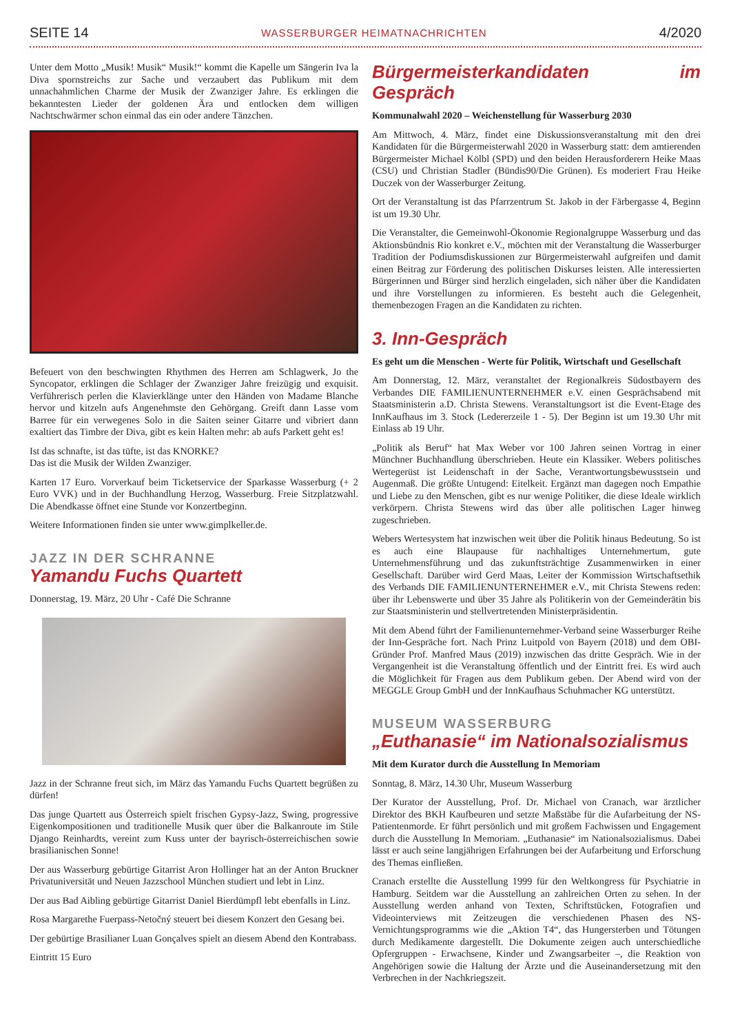SEITE 14 WASSERBURGER HEIMATNACHRICHTEN 4/2020
Unter dem Motto „Musik! Musik“ Musik!“ kommt die Kapelle um Sängerin Iva la Diva spornstreichs zur Sache und verzaubert das Publikum mit dem unnachahmlichen Charme der Musik der Zwanziger Jahre. Es erklingen die bekanntesten Lieder der goldenen Ära und entlocken dem willigen Nachtschwärmer schon einmal das ein oder andere Tänzchen.
Befeuert von den beschwingten Rhythmen des Herren am Schlagwerk, Jo the Syncopator, erklingen die Schlager der Zwanziger Jahre freizügig und exquisit. Verführerisch perlen die Klavierklänge unter den Händen von Madame Blanche hervor und kitzeln aufs Angenehmste den Gehörgang. Greift dann Lasse vom Barree für ein verwegenes Solo in die Saiten seiner Gitarre und vibriert dann exaltiert das Timbre der Diva, gibt es kein Halten mehr: ab aufs Parkett geht es!
Ist das schnafte, ist das tüfte, ist das KNORKE?
Das ist die Musik der Wilden Zwanziger.
Karten 17 Euro. Vorverkauf beim Ticketservice der Sparkasse Wasserburg (+ 2 Euro VVK) und in der Buchhandlung Herzog, Wasserburg. Freie Sitzplatzwahl. Die Abendkasse öffnet eine Stunde vor Konzertbeginn.
Weitere Informationen finden sie unter www.gimplkeller.de.
JAZZ IN DER SCHRANNE
Yamandu Fuchs Quartett
Donnerstag, 19. März, 20 Uhr - Café Die Schranne
Jazz in der Schranne freut sich, im März das Yamandu Fuchs Quartett begrüßen zu dürfen!
Das junge Quartett aus Österreich spielt frischen Gypsy-Jazz, Swing, progressive Eigenkompositionen und traditionelle Musik quer über die Balkanroute im Stile Django Reinhardts, vereint zum Kuss unter der bayrisch-österreichischen sowie brasilianischen Sonne!
Der aus Wasserburg gebürtige Gitarrist Aron Hollinger hat an der Anton Bruckner Privatuniversität und Neuen Jazzschool München studiert und lebt in Linz.
Der aus Bad Aibling gebürtige Gitarrist Daniel Bierdümpfl lebt ebenfalls in Linz.
Rosa Margarethe Fuerpass-Netočný steuert bei diesem Konzert den Gesang bei.
Der gebürtige Brasilianer Luan Gonçalves spielt an diesem Abend den Kontrabass.
Eintritt 15 Euro
Bürgermeisterkandidaten im Gespräch
Kommunalwahl 2020 – Weichenstellung für Wasserburg 2030
Am Mittwoch, 4. März, findet eine Diskussionsveranstaltung mit den drei Kandidaten für die Bürgermeisterwahl 2020 in Wasserburg statt: dem amtierenden Bürgermeister Michael Kölbl (SPD) und den beiden Herausforderern Heike Maas (CSU) und Christian Stadler (Bündis90/Die Grünen). Es moderiert Frau Heike Duczek von der Wasserburger Zeitung.
Ort der Veranstaltung ist das Pfarrzentrum St. Jakob in der Färbergasse 4, Beginn ist um 19.30 Uhr.
Die Veranstalter, die Gemeinwohl-Ökonomie Regionalgruppe Wasserburg und das Aktionsbündnis Rio konkret e.V., möchten mit der Veranstaltung die Wasserburger Tradition der Podiumsdiskussionen zur Bürgermeisterwahl aufgreifen und damit einen Beitrag zur Förderung des politischen Diskurses leisten. Alle interessierten Bürgerinnen und Bürger sind herzlich eingeladen, sich näher über die Kandidaten und ihre Vorstellungen zu informieren. Es besteht auch die Gelegenheit, themenbezogen Fragen an die Kandidaten zu richten.
3. Inn-Gespräch
Es geht um die Menschen - Werte für Politik, Wirtschaft und Gesellschaft
Am Donnerstag, 12. März, veranstaltet der Regionalkreis Südostbayern des Verbandes DIE FAMILIENUNTERNEHMER e.V. einen Gesprächsabend mit Staatsministerin a.D. Christa Stewens. Veranstaltungsort ist die Event-Etage des InnKaufhaus im 3. Stock (Ledererzeile 1 - 5). Der Beginn ist um 19.30 Uhr mit Einlass ab 19 Uhr.
„Politik als Beruf“ hat Max Weber vor 100 Jahren seinen Vortrag in einer Münchner Buchhandlung überschrieben. Heute ein Klassiker. Webers politisches Wertegerüst ist Leidenschaft in der Sache, Verantwortungsbewusstsein und Augenmaß. Die größte Untugend: Eitelkeit. Ergänzt man dagegen noch Empathie und Liebe zu den Menschen, gibt es nur wenige Politiker, die diese Ideale wirklich verkörpern. Christa Stewens wird das über alle politischen Lager hinweg zugeschrieben.
Webers Wertesystem hat inzwischen weit über die Politik hinaus Bedeutung. So ist es auch eine Blaupause für nachhaltiges Unternehmertum, gute Unternehmensführung und das zukunftsträchtige Zusammenwirken in einer Gesellschaft. Darüber wird Gerd Maas, Leiter der Kommission Wirtschaftsethik des Verbands DIE FAMILIENUNTERNEHMER e.V., mit Christa Stewens reden: über ihr Lebenswerte und über 35 Jahre als Politikerin von der Gemeinderätin bis zur Staatsministerin und stellvertretenden Ministerpräsidentin.
Mit dem Abend führt der Familienunternehmer-Verband seine Wasserburger Reihe der Inn-Gespräche fort. Nach Prinz Luitpold von Bayern (2018) und dem OBI-Gründer Prof. Manfred Maus (2019) inzwischen das dritte Gespräch. Wie in der Vergangenheit ist die Veranstaltung öffentlich und der Eintritt frei. Es wird auch die Möglichkeit für Fragen aus dem Publikum geben. Der Abend wird von der MEGGLE Group GmbH und der InnKaufhaus Schuhmacher KG unterstützt.
MUSEUM WASSERBURG
„Euthanasie“ im Nationalsozialismus
Mit dem Kurator durch die Ausstellung In Memoriam
Sonntag, 8. März, 14.30 Uhr, Museum Wasserburg
Der Kurator der Ausstellung, Prof. Dr. Michael von Cranach, war ärztlicher Direktor des BKH Kaufbeuren und setzte Maßstäbe für die Aufarbeitung der NS-Patientenmorde. Er führt persönlich und mit großem Fachwissen und Engagement durch die Ausstellung In Memoriam. „Euthanasie“ im Nationalsozialismus. Dabei lässt er auch seine langjährigen Erfahrungen bei der Aufarbeitung und Erforschung des Themas einfließen.
Cranach erstellte die Ausstellung 1999 für den Weltkongress für Psychiatrie in Hamburg. Seitdem war die Ausstellung an zahlreichen Orten zu sehen. In der Ausstellung werden anhand von Texten, Schriftstücken, Fotografien und Videointerviews mit Zeitzeugen die verschiedenen Phasen des NS-Vernichtungsprogramms wie die „Aktion T4“, das Hungersterben und Tötungen durch Medikamente dargestellt. Die Dokumente zeigen auch unterschiedliche Opfergruppen - Erwachsene, Kinder und Zwangsarbeiter –, die Reaktion von Angehörigen sowie die Haltung der Ärzte und die Auseinandersetzung mit den Verbrechen in der Nachkriegszeit.